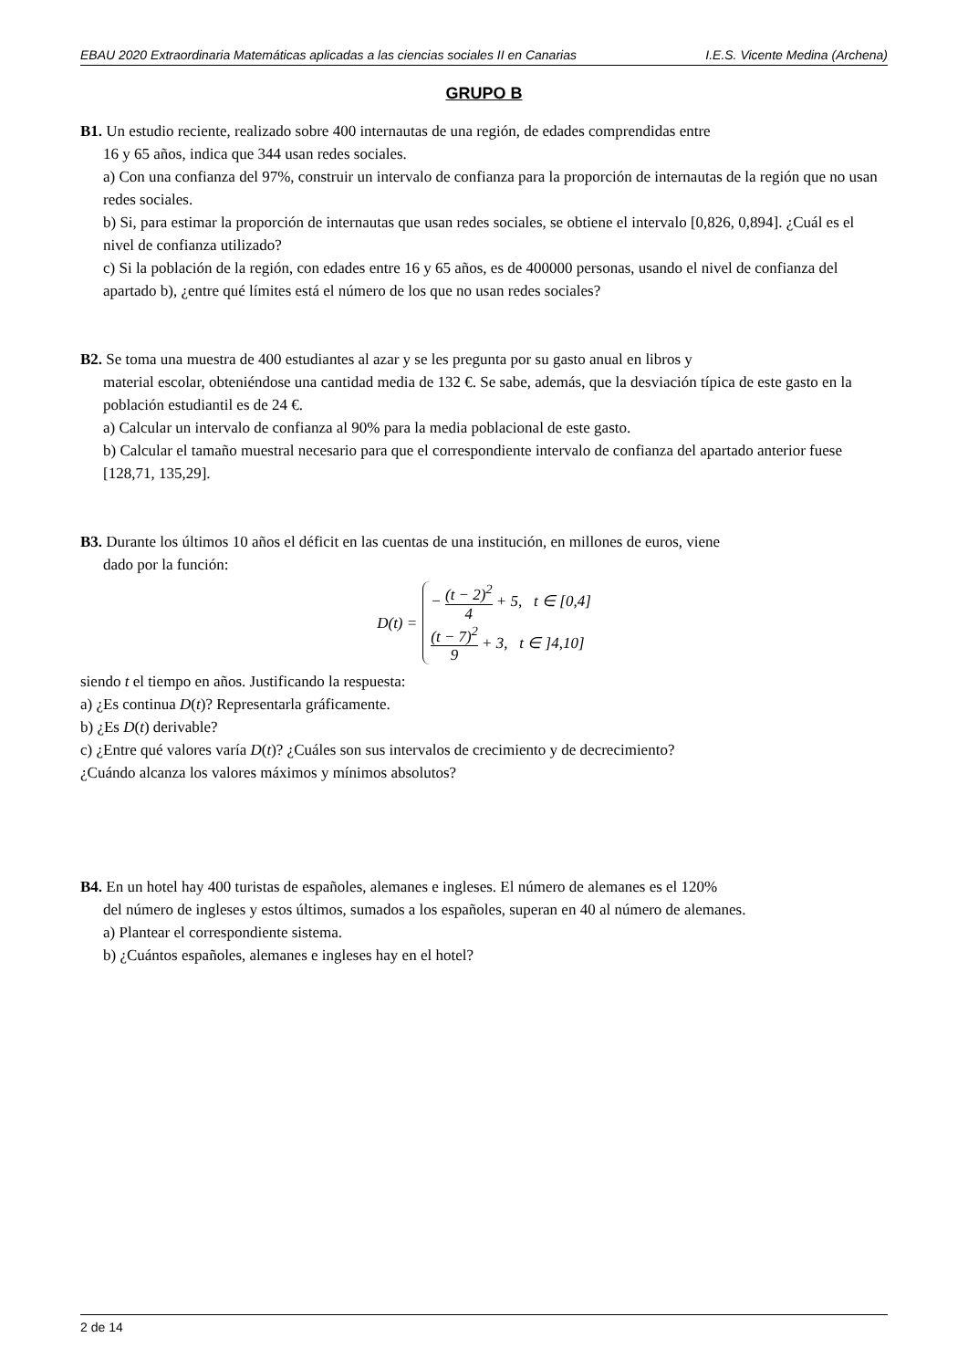EBAU 2020 Extraordinaria Matemáticas aplicadas a las ciencias sociales II en Canarias I.E.S. Vicente Medina (Archena)
GRUPO B
B1. Un estudio reciente, realizado sobre 400 internautas de una región, de edades comprendidas entre
16 y 65 años, indica que 344 usan redes sociales.
a) Con una confianza del 97%, construir un intervalo de confianza para la proporción de internautas de la región que no usan redes sociales.
b) Si, para estimar la proporción de internautas que usan redes sociales, se obtiene el intervalo [0,826, 0,894]. ¿Cuál es el nivel de confianza utilizado?
c) Si la población de la región, con edades entre 16 y 65 años, es de 400000 personas, usando el nivel de confianza del apartado b), ¿entre qué límites está el número de los que no usan redes sociales?
B2. Se toma una muestra de 400 estudiantes al azar y se les pregunta por su gasto anual en libros y
material escolar, obteniéndose una cantidad media de 132 €. Se sabe, además, que la desviación típica de este gasto en la población estudiantil es de 24 €.
a) Calcular un intervalo de confianza al 90% para la media poblacional de este gasto.
b) Calcular el tamaño muestral necesario para que el correspondiente intervalo de confianza del apartado anterior fuese [128,71, 135,29].
B3. Durante los últimos 10 años el déficit en las cuentas de una institución, en millones de euros, viene
dado por la función:
D(t) =
− (t − 2)<sup>2</sup> 4 + 5, t ∈ [0,4]
(t − 7)<sup>2</sup> 9 + 3, t ∈ ]4,10]
siendo t el tiempo en años. Justificando la respuesta:
a) ¿Es continua D(t)? Representarla gráficamente.
b) ¿Es D(t) derivable?
c) ¿Entre qué valores varía D(t)? ¿Cuáles son sus intervalos de crecimiento y de decrecimiento?
¿Cuándo alcanza los valores máximos y mínimos absolutos?
B4. En un hotel hay 400 turistas de españoles, alemanes e ingleses. El número de alemanes es el 120%
del número de ingleses y estos últimos, sumados a los españoles, superan en 40 al número de alemanes.
a) Plantear el correspondiente sistema.
b) ¿Cuántos españoles, alemanes e ingleses hay en el hotel?
2 de 14